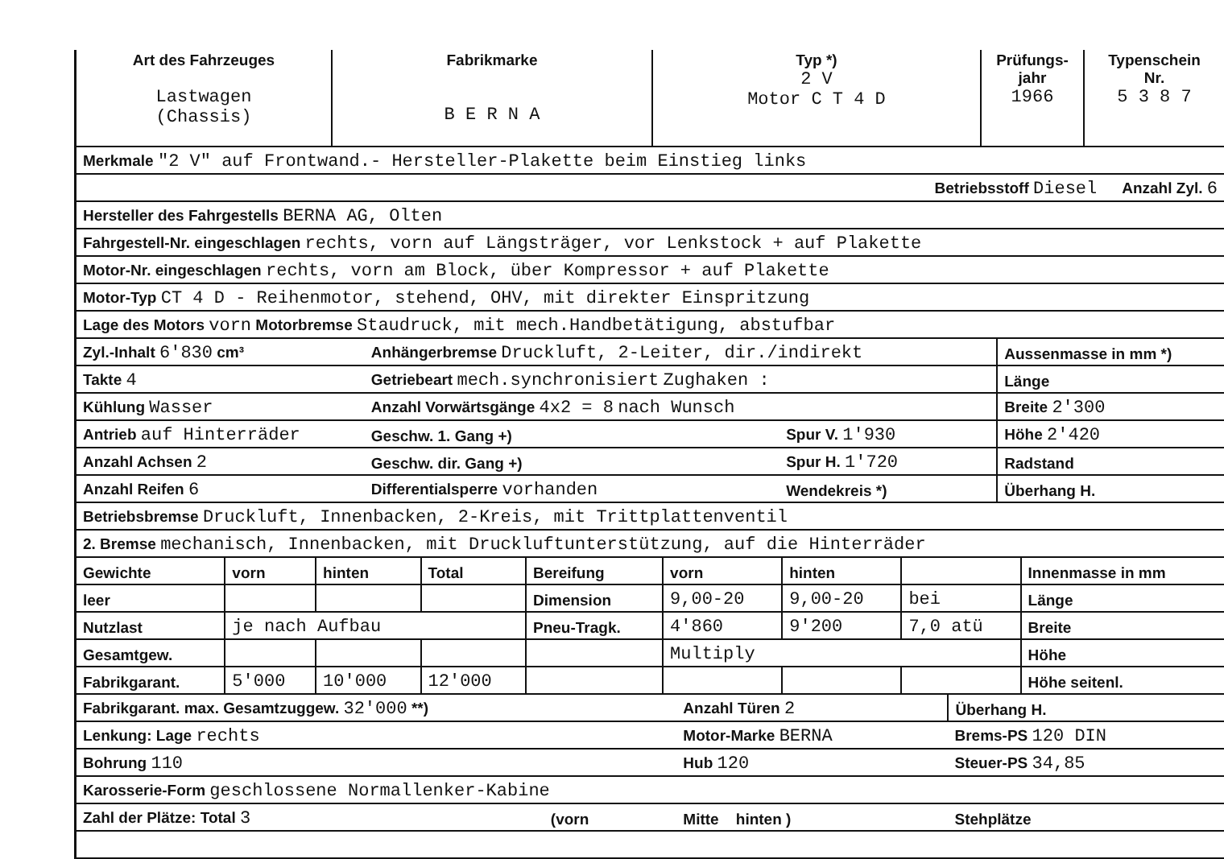| Art des Fahrzeuges Lastwagen (Chassis) | Fabrikmarke B E R N A | Typ *) 2 V Motor C T 4 D | Prüfungs- jahr 1966 | Typenschein Nr. 5 3 8 7 |
| --- | --- | --- | --- | --- |
| Merkmale "2 V" auf Frontwand.- Hersteller-Plakette beim Einstieg links | | | |
| Betriebsstoff Diesel Anzahl Zyl. 6 | | | |
| Hersteller des Fahrgestells BERNA AG, Olten | | | |
| Fahrgestell-Nr. eingeschlagen rechts, vorn auf Längsträger, vor Lenkstock + auf Plakette | | | |
| Motor-Nr. eingeschlagen rechts, vorn am Block, über Kompressor + auf Plakette | | | |
| Motor-Typ CT 4 D - Reihenmotor, stehend, OHV, mit direkter Einspritzung | | | |
| Lage des Motors vorn Motorbremse Staudruck, mit mech.Handbetätigung, abstufbar | | | |
| Zyl.-Inhalt 6'830 cm³ | Anhängerbremse Druckluft, 2-Leiter, dir./indirekt | | Aussenmasse in mm *) |
| Takte 4 | Getriebeart mech.synchronisiert Zughaken : | | Länge |
| Kühlung Wasser | Anzahl Vorwärtsgänge 4x2 = 8 nach Wunsch | | Breite 2'300 |
| Antrieb auf Hinterräder | Geschw. 1. Gang +) | Spur V. 1'930 | Höhe 2'420 |
| Anzahl Achsen 2 | Geschw. dir. Gang +) | Spur H. 1'720 | Radstand |
| Anzahl Reifen 6 | Differentialsperre vorhanden | Wendekreis *) | Überhang H. |
| Betriebsbremse Druckluft, Innenbacken, 2-Kreis, mit Trittplattenventil | | | |
| 2. Bremse mechanisch, Innenbacken, mit Druckluftunterstützung, auf die Hinterräder | | | |
| Gewichte | vorn | hinten | Total | Bereifung | vorn | hinten | | Innenmasse in mm |
| leer | | | | Dimension | 9,00-20 | 9,00-20 | bei | Länge |
| Nutzlast | je nach Aufbau | | | Pneu-Tragk. | 4'860 | 9'200 | 7,0 atü | Breite |
| Gesamtgew. | | | | | Multiply | | | Höhe |
| Fabrikgarant. | 5'000 | 10'000 | 12'000 | | | | | Höhe seitenl. |
| Fabrikgarant. max. Gesamtzuggew. 32'000 **) | | Anzahl Türen 2 | Überhang H. |
| Lenkung: Lage rechts | | Motor-Marke BERNA | Brems-PS 120 DIN |
| Bohrung 110 | | Hub 120 | Steuer-PS 34,85 |
| Karosserie-Form geschlossene Normallenker-Kabine | | | |
| Zahl der Plätze: Total 3 | (vorn | Mitte hinten ) | Stehplätze |